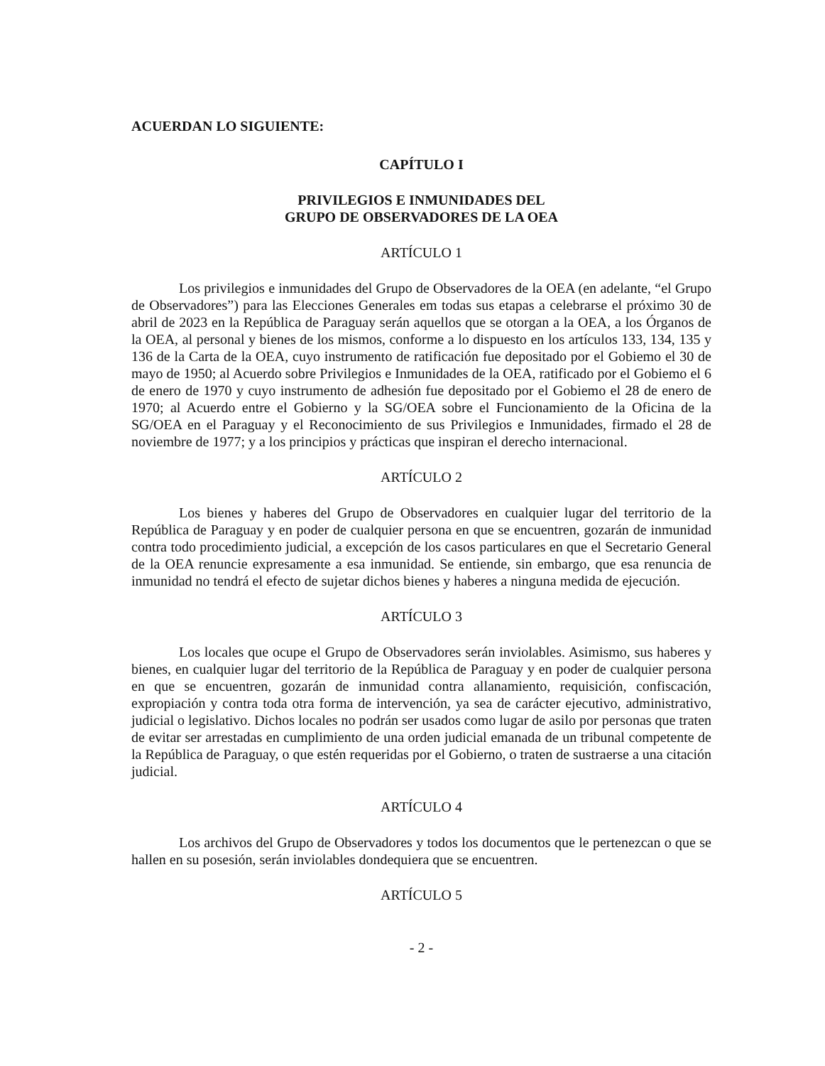ACUERDAN LO SIGUIENTE:
CAPÍTULO I
PRIVILEGIOS E INMUNIDADES DEL
GRUPO DE OBSERVADORES DE LA OEA
ARTÍCULO 1
Los privilegios e inmunidades del Grupo de Observadores de la OEA (en adelante, “el Grupo de Observadores”) para las Elecciones Generales em todas sus etapas a celebrarse el próximo 30 de abril de 2023 en la República de Paraguay serán aquellos que se otorgan a la OEA, a los Órganos de la OEA, al personal y bienes de los mismos, conforme a lo dispuesto en los artículos 133, 134, 135 y 136 de la Carta de la OEA, cuyo instrumento de ratificación fue depositado por el Gobiemo el 30 de mayo de 1950; al Acuerdo sobre Privilegios e Inmunidades de la OEA, ratificado por el Gobiemo el 6 de enero de 1970 y cuyo instrumento de adhesión fue depositado por el Gobiemo el 28 de enero de 1970; al Acuerdo entre el Gobierno y la SG/OEA sobre el Funcionamiento de la Oficina de la SG/OEA en el Paraguay y el Reconocimiento de sus Privilegios e Inmunidades, firmado el 28 de noviembre de 1977; y a los principios y prácticas que inspiran el derecho internacional.
ARTÍCULO 2
Los bienes y haberes del Grupo de Observadores en cualquier lugar del territorio de la República de Paraguay y en poder de cualquier persona en que se encuentren, gozarán de inmunidad contra todo procedimiento judicial, a excepción de los casos particulares en que el Secretario General de la OEA renuncie expresamente a esa inmunidad. Se entiende, sin embargo, que esa renuncia de inmunidad no tendrá el efecto de sujetar dichos bienes y haberes a ninguna medida de ejecución.
ARTÍCULO 3
Los locales que ocupe el Grupo de Observadores serán inviolables. Asimismo, sus haberes y bienes, en cualquier lugar del territorio de la República de Paraguay y en poder de cualquier persona en que se encuentren, gozarán de inmunidad contra allanamiento, requisición, confiscación, expropiación y contra toda otra forma de intervención, ya sea de carácter ejecutivo, administrativo, judicial o legislativo. Dichos locales no podrán ser usados como lugar de asilo por personas que traten de evitar ser arrestadas en cumplimiento de una orden judicial emanada de un tribunal competente de la República de Paraguay, o que estén requeridas por el Gobierno, o traten de sustraerse a una citación judicial.
ARTÍCULO 4
Los archivos del Grupo de Observadores y todos los documentos que le pertenezcan o que se hallen en su posesión, serán inviolables dondequiera que se encuentren.
ARTÍCULO 5
- 2 -